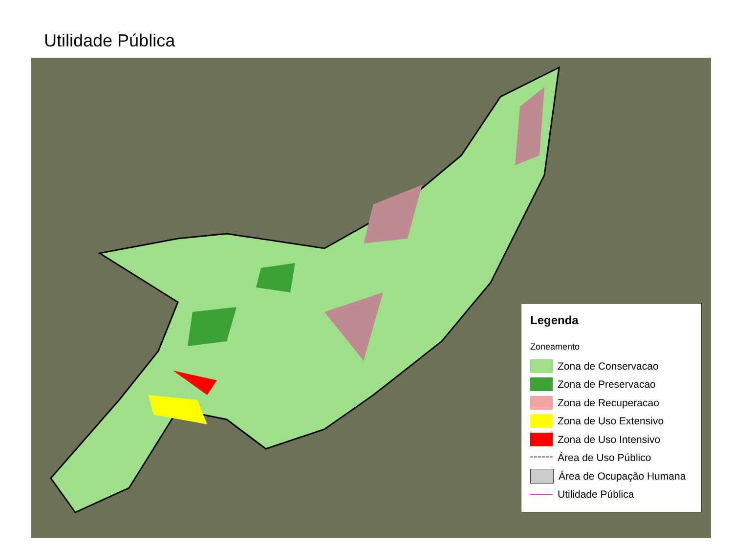Utilidade Pública
Legenda
Zoneamento
Zona de Conservacao
Zona de Preservacao
Zona de Recuperacao
Zona de Uso Extensivo
Zona de Uso Intensivo
Área de Uso Público
Área de Ocupação Humana
Utilidade Pública